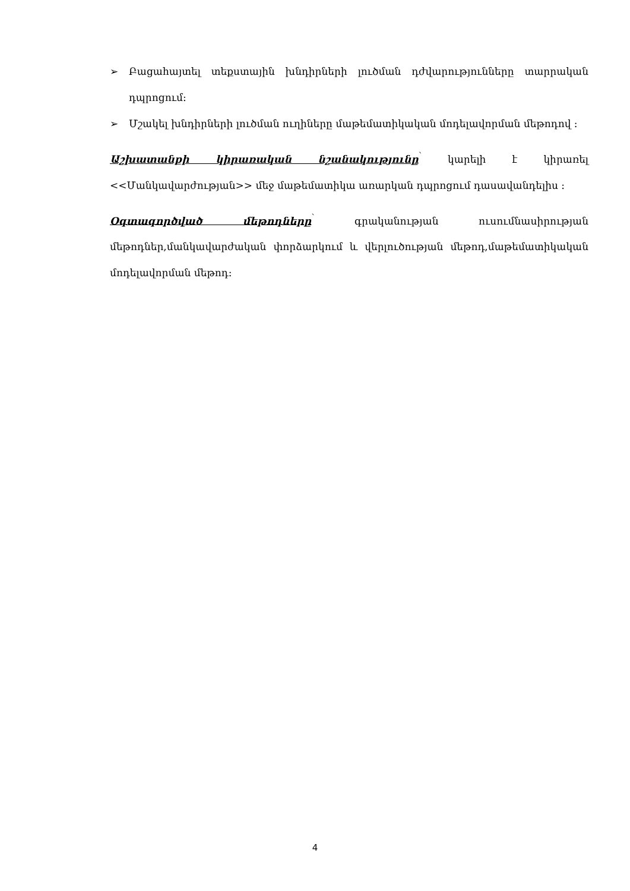➢ Բացահայտել տեքստային խնդիրների լուծման դժվարությունները տարրական դպրոցում:
➢ Մշակել խնդիրների լուծման ուղիները մաթեմատիկական մոդելավորման մեթոդով :
Աշխատանքի կիրառական նշանակությունը<sup>՝</sup> կարելի է կիրառել <<Մանկավարժության>> մեջ մաթեմատիկա առարկան դպրոցում դասավանդելիս :
Օգտագործված մեթոդները<sup>՝</sup> գրականության ուսումնասիրության մեթոդներ,մանկավարժական փորձարկում և վերլուծության մեթոդ,մաթեմատիկական մոդելավորման մեթոդ:
4